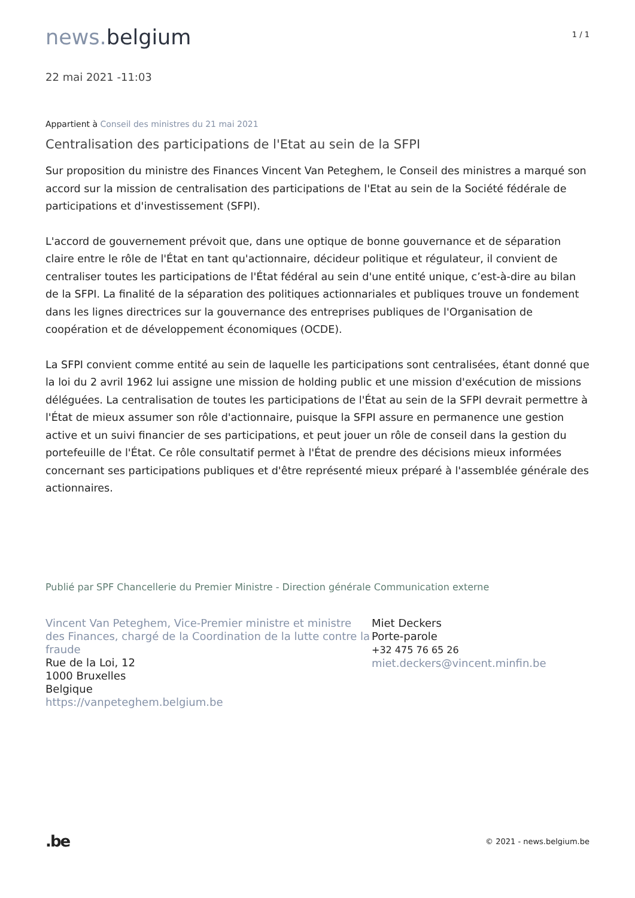news. belgium
1 / 1
22 mai 2021 -11:03
Appartient à Conseil des ministres du 21 mai 2021
Centralisation des participations de l'Etat au sein de la SFPI
Sur proposition du ministre des Finances Vincent Van Peteghem, le Conseil des ministres a marqué son accord sur la mission de centralisation des participations de l'Etat au sein de la Société fédérale de participations et d'investissement (SFPI).
L'accord de gouvernement prévoit que, dans une optique de bonne gouvernance et de séparation claire entre le rôle de l'État en tant qu'actionnaire, décideur politique et régulateur, il convient de centraliser toutes les participations de l'État fédéral au sein d'une entité unique, c’est-à-dire au bilan de la SFPI. La finalité de la séparation des politiques actionnariales et publiques trouve un fondement dans les lignes directrices sur la gouvernance des entreprises publiques de l'Organisation de coopération et de développement économiques (OCDE).
La SFPI convient comme entité au sein de laquelle les participations sont centralisées, étant donné que la loi du 2 avril 1962 lui assigne une mission de holding public et une mission d'exécution de missions déléguées. La centralisation de toutes les participations de l'État au sein de la SFPI devrait permettre à l'État de mieux assumer son rôle d'actionnaire, puisque la SFPI assure en permanence une gestion active et un suivi financier de ses participations, et peut jouer un rôle de conseil dans la gestion du portefeuille de l'État. Ce rôle consultatif permet à l'État de prendre des décisions mieux informées concernant ses participations publiques et d'être représenté mieux préparé à l'assemblée générale des actionnaires.
Publié par SPF Chancellerie du Premier Ministre - Direction générale Communication externe
Vincent Van Peteghem, Vice-Premier ministre et ministre des Finances, chargé de la Coordination de la lutte contre la fraude
Rue de la Loi, 12
1000 Bruxelles
Belgique
https://vanpeteghem.belgium.be
Miet Deckers
Porte-parole
+32 475 76 65 26
miet.deckers@vincent.minfin.be
.be
© 2021 - news.belgium.be